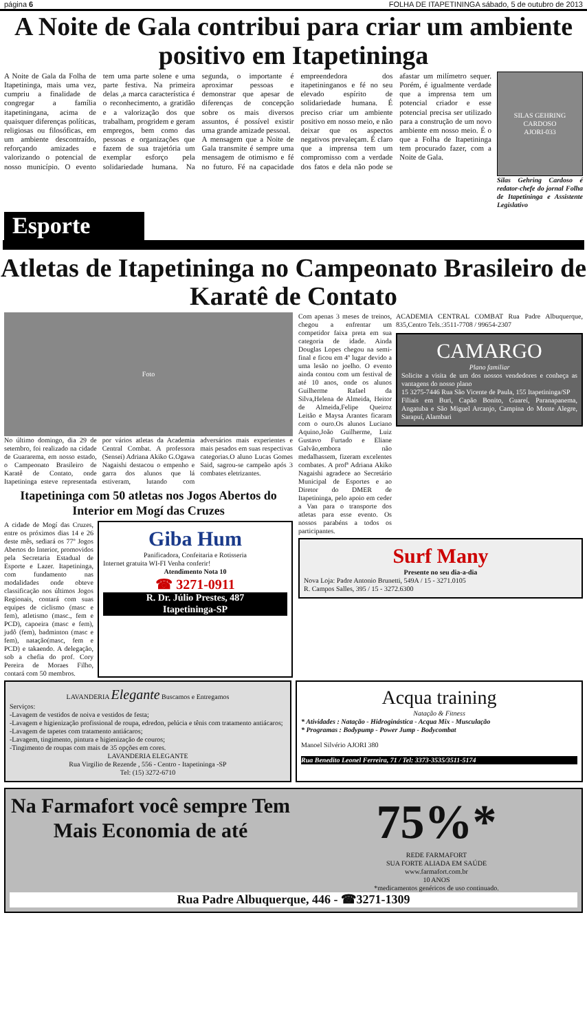página 6 FOLHA DE ITAPETININGA sábado, 5 de outubro de 2013
A Noite de Gala contribui para criar um ambiente positivo em Itapetininga
A Noite de Gala da Folha de Itapetininga, mais uma vez, cumpriu a finalidade de congregar a família itapetiningana, acima de quaisquer diferenças políticas, religiosas ou filosóficas, em um ambiente descontraído, reforçando amizades e valorizando o potencial de nosso município. O evento tem uma parte solene e uma parte festiva. Na primeira delas ,a marca característica é o reconhecimento, a gratidão e a valorização dos que trabalham, progridem e geram empregos, bem como das pessoas e organizações que fazem de sua trajetória um exemplar esforço pela solidariedade humana. Na segunda, o importante é aproximar pessoas e demonstrar que apesar de diferenças de concepção sobre os mais diversos assuntos, é possível existir uma grande amizade pessoal.
A mensagem que a Noite de Gala transmite é sempre uma mensagem de otimismo e fé no futuro. Fé na capacidade empreendedora dos itapetininganos e fé no seu elevado espírito de solidariedade humana. É preciso criar um ambiente positivo em nosso meio, e não deixar que os aspectos negativos prevaleçam. É claro que a imprensa tem um compromisso com a verdade dos fatos e dela não pode se afastar um milímetro sequer. Porém, é igualmente verdade que a imprensa tem um potencial criador e esse potencial precisa ser utilizado para a construção de um novo ambiente em nosso meio. É o que a Folha de Itapetininga tem procurado fazer, com a Noite de Gala.
SILAS GEHRING CARDOSO
AJORI-033
Silas Gehring Cardoso é redator-chefe do jornal Folha de Itapetininga e Assistente Legislativo
Esporte
Atletas de Itapetininga no Campeonato Brasileiro de Karatê de Contato
Foto
No último domingo, dia 29 de setembro, foi realizado na cidade de Guararema, em nosso estado, o Campeonato Brasileiro de Karatê de Contato, onde Itapetininga esteve representada por vários atletas da Academia Central Combat. A professora (Sensei) Adriana Akiko G.Ogawa Nagaishi destacou o empenho e garra dos alunos que lá estiveram, lutando com adversários mais experientes e mais pesados em suas respectivas categorias.O aluno Lucas Gomes Said, sagrou-se campeão após 3 combates eletrizantes.
Itapetininga com 50 atletas nos Jogos Abertos do Interior em Mogí das Cruzes
A cidade de Mogí das Cruzes, entre os próximos dias 14 e 26 deste mês, sediará os 77º Jogos Abertos do Interior, promovidos pela Secretaria Estadual de Esporte e Lazer. Itapetininga, com fundamento nas modalidades onde obteve classificação nos últimos Jogos Regionais, contará com suas equipes de ciclismo (masc e fem), atletismo (masc., fem e PCD), capoeira (masc e fem), judô (fem), badminton (masc e fem), natação(masc, fem e PCD) e takaendo. A delegação, sob a chefia do prof. Cory Pereira de Moraes Filho, contará com 50 membros.
Giba Hum
Panificadora, Confeitaria e Rotisseria
Internet gratuita WI-FI Venha conferir!
Atendimento Nota 10
☎ 3271-0911
R. Dr. Júlio Prestes, 487
Itapetininga-SP
Com apenas 3 meses de treinos, chegou a enfrentar um competidor faixa preta em sua categoria de idade. Ainda Douglas Lopes chegou na semi-final e ficou em 4º lugar devido a uma lesão no joelho. O evento ainda contou com um festival de até 10 anos, onde os alunos Guilherme Rafael da Silva,Helena de Almeida, Heitor de Almeida,Felipe Queiroz Leitão e Maysa Arantes ficaram com o ouro.Os alunos Luciano Aquino,João Guilherme, Luiz Gustavo Furtado e Eliane Galvão,embora não medalhassem, fizeram excelentes combates. A profª Adriana Akiko Nagaishi agradece ao Secretário Municipal de Esportes e ao Diretor do DMER de Itapetininga, pelo apoio em ceder a Van para o transporte dos atletas para esse evento. Os nossos parabéns a todos os participantes.
ACADEMIA CENTRAL COMBAT Rua Padre Albuquerque, 835,Centro Tels.:3511-7708 / 99654-2307
CAMARGO
Plano familiar
Solicite a visita de um dos nossos vendedores e conheça as vantagens do nosso plano
15 3275-7446 Rua São Vicente de Paula, 155 Itapetininga/SP
Filiais em Buri, Capão Bonito, Guareí, Paranapanema, Angatuba e São Miguel Arcanjo, Campina do Monte Alegre, Sarapuí, Alambari
Surf Many
Presente no seu dia-a-dia
Nova Loja: Padre Antonio Brunetti, 549A / 15 - 3271.0105
R. Campos Salles, 395 / 15 - 3272.6300
LAVANDERIA Elegante Buscamos e Entregamos
Serviços:
-Lavagem de vestidos de noiva e vestidos de festa;
-Lavagem e higienização profissional de roupa, edredon, pelúcia e tênis com tratamento antiácaros;
-Lavagem de tapetes com tratamento antiácaros;
-Lavagem, tingimento, pintura e higienização de couros;
-Tingimento de roupas com mais de 35 opções em cores.
LAVANDERIA ELEGANTE
Rua Virgilio de Rezende , 556 - Centro - Itapetininga -SP
Tel: (15) 3272-6710
Acqua training
Natação & Fitness
* Atividades : Natação - Hidroginástica - Acqua Mix - Musculação
* Programas : Bodypump - Power Jump - Bodycombat
Manoel Silvério AJORI 380
Rua Benedito Leonel Ferreira, 71 / Tel: 3373-3535/3511-5174
Na Farmafort você sempre Tem Mais Economia de até
75%*
REDE FARMAFORT
SUA FORTE ALIADA EM SAÚDE
www.farmafort.com.br
10 ANOS
*medicamentos genéricos de uso continuado.
Rua Padre Albuquerque, 446 - ☎3271-1309